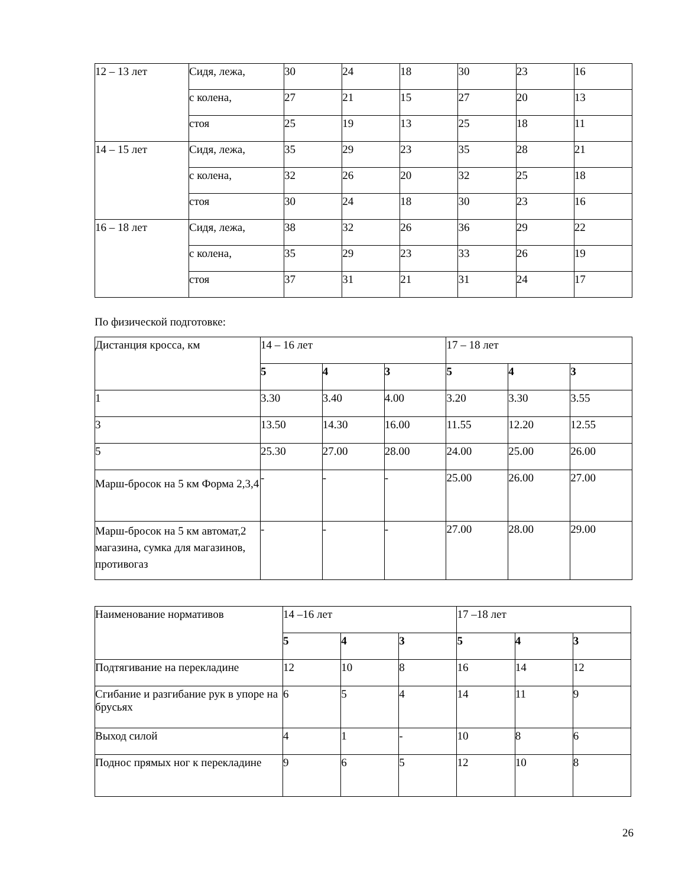| 12 – 13 лет | Сидя, лежа, | 30 | 24 | 18 | 30 | 23 | 16 |
| | с колена, | 27 | 21 | 15 | 27 | 20 | 13 |
| | стоя | 25 | 19 | 13 | 25 | 18 | 11 |
| 14 – 15 лет | Сидя, лежа, | 35 | 29 | 23 | 35 | 28 | 21 |
| | с колена, | 32 | 26 | 20 | 32 | 25 | 18 |
| | стоя | 30 | 24 | 18 | 30 | 23 | 16 |
| 16 – 18 лет | Сидя, лежа, | 38 | 32 | 26 | 36 | 29 | 22 |
| | с колена, | 35 | 29 | 23 | 33 | 26 | 19 |
| | стоя | 37 | 31 | 21 | 31 | 24 | 17 |
По физической подготовке:
| Дистанция кросса, км | 14 – 16 лет | | | 17 – 18 лет | | |
| | 5 | 4 | 3 | 5 | 4 | 3 |
| 1 | 3.30 | 3.40 | 4.00 | 3.20 | 3.30 | 3.55 |
| 3 | 13.50 | 14.30 | 16.00 | 11.55 | 12.20 | 12.55 |
| 5 | 25.30 | 27.00 | 28.00 | 24.00 | 25.00 | 26.00 |
| Марш-бросок на 5 км Форма 2,3,4 | - | - | - | 25.00 | 26.00 | 27.00 |
| Марш-бросок на 5 км автомат,2 магазина, сумка для магазинов, противогаз | - | - | - | 27.00 | 28.00 | 29.00 |
| Наименование нормативов | 14 –16 лет | | | 17 –18 лет | | |
| | 5 | 4 | 3 | 5 | 4 | 3 |
| Подтягивание на перекладине | 12 | 10 | 8 | 16 | 14 | 12 |
| Сгибание и разгибание рук в упоре на брусьях | 6 | 5 | 4 | 14 | 11 | 9 |
| Выход силой | 4 | 1 | - | 10 | 8 | 6 |
| Поднос прямых ног к перекладине | 9 | 6 | 5 | 12 | 10 | 8 |
26